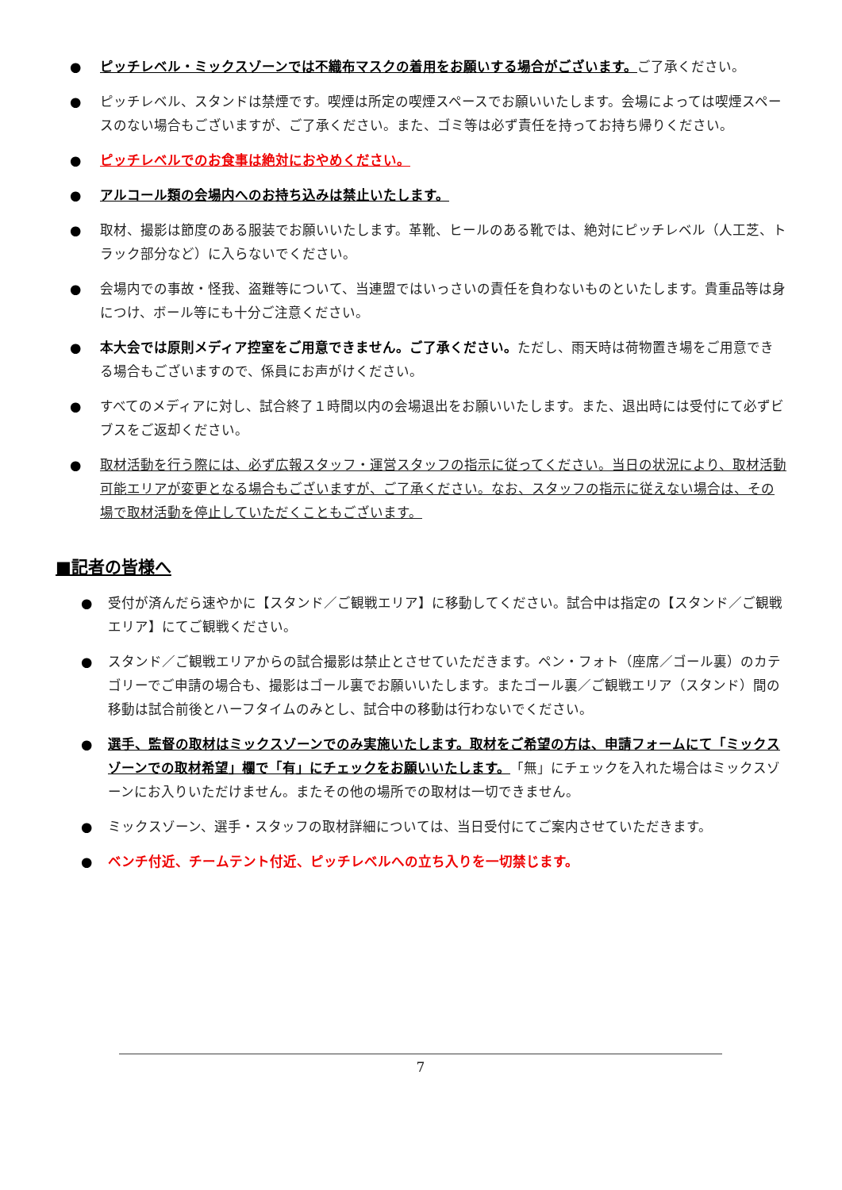● ピッチレベル・ミックスゾーンでは不織布マスクの着用をお願いする場合がございます。ご了承ください。
● ピッチレベル、スタンドは禁煙です。喫煙は所定の喫煙スペースでお願いいたします。会場によっては喫煙スペースのない場合もございますが、ご了承ください。また、ゴミ等は必ず責任を持ってお持ち帰りください。
● ピッチレベルでのお食事は絶対におやめください。
● アルコール類の会場内へのお持ち込みは禁止いたします。
● 取材、撮影は節度のある服装でお願いいたします。革靴、ヒールのある靴では、絶対にピッチレベル（人工芝、トラック部分など）に入らないでください。
● 会場内での事故・怪我、盗難等について、当連盟ではいっさいの責任を負わないものといたします。貴重品等は身につけ、ボール等にも十分ご注意ください。
● 本大会では原則メディア控室をご用意できません。ご了承ください。ただし、雨天時は荷物置き場をご用意できる場合もございますので、係員にお声がけください。
● すべてのメディアに対し、試合終了１時間以内の会場退出をお願いいたします。また、退出時には受付にて必ずビブスをご返却ください。
● 取材活動を行う際には、必ず広報スタッフ・運営スタッフの指示に従ってください。当日の状況により、取材活動可能エリアが変更となる場合もございますが、ご了承ください。なお、スタッフの指示に従えない場合は、その場で取材活動を停止していただくこともございます。
■記者の皆様へ
● 受付が済んだら速やかに【スタンド／ご観戦エリア】に移動してください。試合中は指定の【スタンド／ご観戦エリア】にてご観戦ください。
● スタンド／ご観戦エリアからの試合撮影は禁止とさせていただきます。ペン・フォト（座席／ゴール裏）のカテゴリーでご申請の場合も、撮影はゴール裏でお願いいたします。またゴール裏／ご観戦エリア（スタンド）間の移動は試合前後とハーフタイムのみとし、試合中の移動は行わないでください。
● 選手、監督の取材はミックスゾーンでのみ実施いたします。取材をご希望の方は、申請フォームにて「ミックスゾーンでの取材希望」欄で「有」にチェックをお願いいたします。「無」にチェックを入れた場合はミックスゾーンにお入りいただけません。またその他の場所での取材は一切できません。
● ミックスゾーン、選手・スタッフの取材詳細については、当日受付にてご案内させていただきます。
● ベンチ付近、チームテント付近、ピッチレベルへの立ち入りを一切禁じます。
7